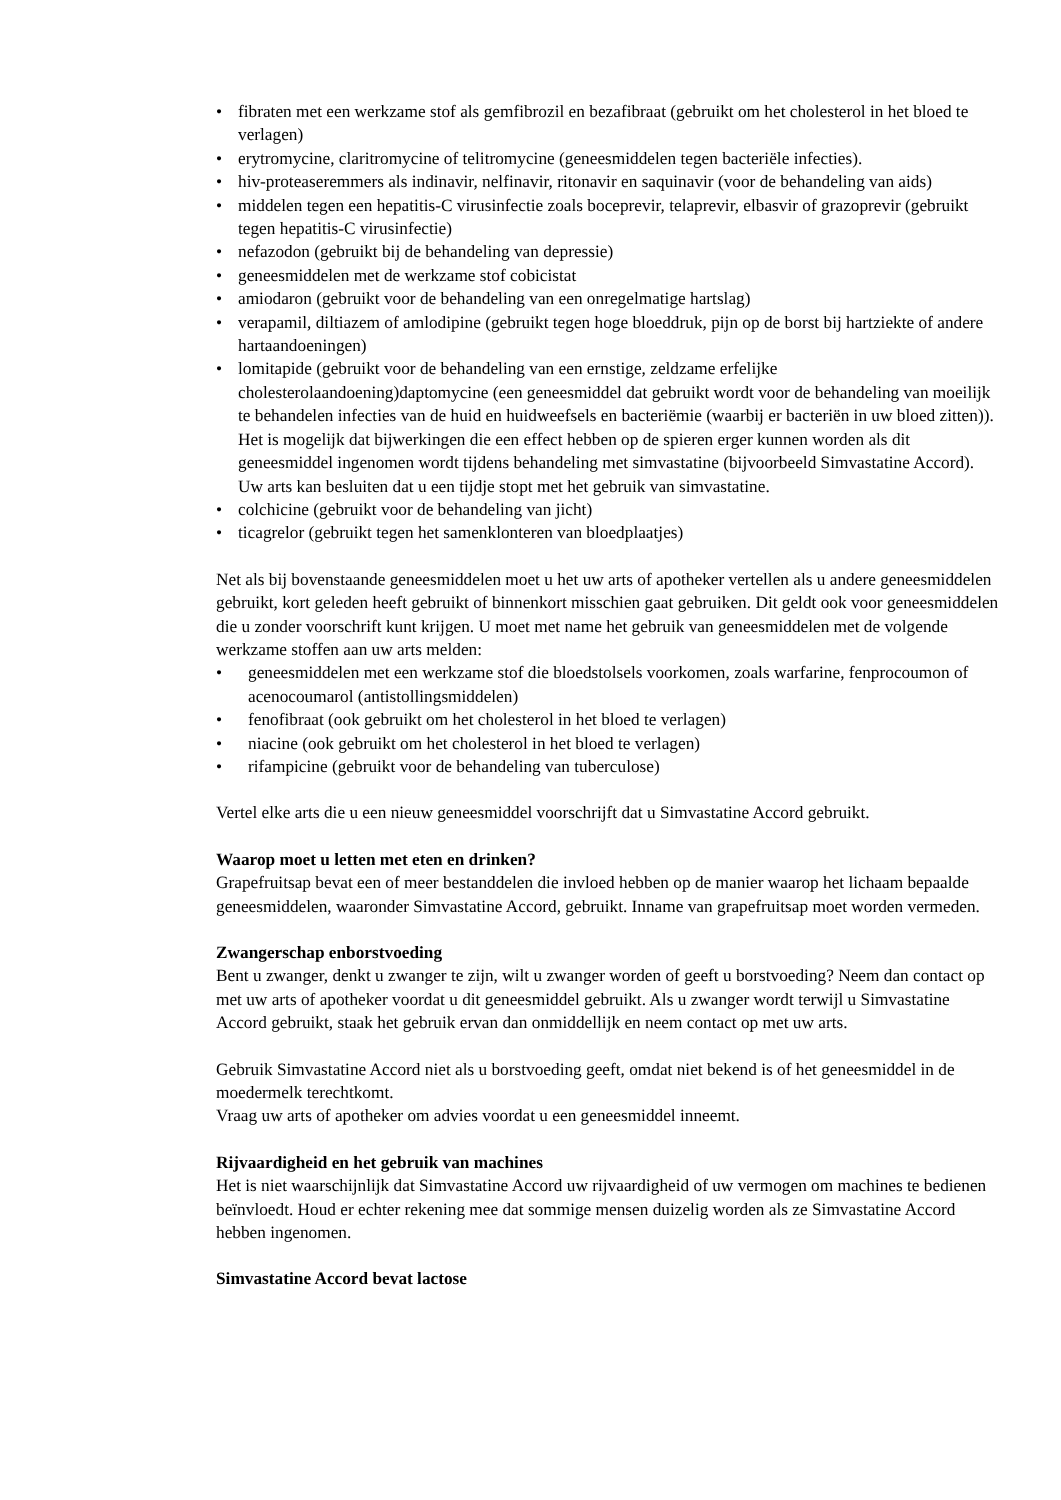• fibraten met een werkzame stof als gemfibrozil en bezafibraat (gebruikt om het cholesterol in het bloed te verlagen)
• erytromycine, claritromycine of telitromycine (geneesmiddelen tegen bacteriële infecties).
• hiv-proteaseremmers als indinavir, nelfinavir, ritonavir en saquinavir (voor de behandeling van aids)
• middelen tegen een hepatitis-C virusinfectie zoals boceprevir, telaprevir, elbasvir of grazoprevir (gebruikt tegen hepatitis-C virusinfectie)
• nefazodon (gebruikt bij de behandeling van depressie)
• geneesmiddelen met de werkzame stof cobicistat
• amiodaron (gebruikt voor de behandeling van een onregelmatige hartslag)
• verapamil, diltiazem of amlodipine (gebruikt tegen hoge bloeddruk, pijn op de borst bij hartziekte of andere hartaandoeningen)
• lomitapide (gebruikt voor de behandeling van een ernstige, zeldzame erfelijke cholesterolaandoening)daptomycine (een geneesmiddel dat gebruikt wordt voor de behandeling van moeilijk te behandelen infecties van de huid en huidweefsels en bacteriëmie (waarbij er bacteriën in uw bloed zitten)). Het is mogelijk dat bijwerkingen die een effect hebben op de spieren erger kunnen worden als dit geneesmiddel ingenomen wordt tijdens behandeling met simvastatine (bijvoorbeeld Simvastatine Accord). Uw arts kan besluiten dat u een tijdje stopt met het gebruik van simvastatine.
• colchicine (gebruikt voor de behandeling van jicht)
• ticagrelor (gebruikt tegen het samenklonteren van bloedplaatjes)
Net als bij bovenstaande geneesmiddelen moet u het uw arts of apotheker vertellen als u andere geneesmiddelen gebruikt, kort geleden heeft gebruikt of binnenkort misschien gaat gebruiken. Dit geldt ook voor geneesmiddelen die u zonder voorschrift kunt krijgen. U moet met name het gebruik van geneesmiddelen met de volgende werkzame stoffen aan uw arts melden:
• geneesmiddelen met een werkzame stof die bloedstolsels voorkomen, zoals warfarine, fenprocoumon of acenocoumarol (antistollingsmiddelen)
• fenofibraat (ook gebruikt om het cholesterol in het bloed te verlagen)
• niacine (ook gebruikt om het cholesterol in het bloed te verlagen)
• rifampicine (gebruikt voor de behandeling van tuberculose)
Vertel elke arts die u een nieuw geneesmiddel voorschrijft dat u Simvastatine Accord gebruikt.
Waarop moet u letten met eten en drinken?
Grapefruitsap bevat een of meer bestanddelen die invloed hebben op de manier waarop het lichaam bepaalde geneesmiddelen, waaronder Simvastatine Accord, gebruikt. Inname van grapefruitsap moet worden vermeden.
Zwangerschap enborstvoeding
Bent u zwanger, denkt u zwanger te zijn, wilt u zwanger worden of geeft u borstvoeding? Neem dan contact op met uw arts of apotheker voordat u dit geneesmiddel gebruikt. Als u zwanger wordt terwijl u Simvastatine Accord gebruikt, staak het gebruik ervan dan onmiddellijk en neem contact op met uw arts.
Gebruik Simvastatine Accord niet als u borstvoeding geeft, omdat niet bekend is of het geneesmiddel in de moedermelk terechtkomt.
Vraag uw arts of apotheker om advies voordat u een geneesmiddel inneemt.
Rijvaardigheid en het gebruik van machines
Het is niet waarschijnlijk dat Simvastatine Accord uw rijvaardigheid of uw vermogen om machines te bedienen beïnvloedt. Houd er echter rekening mee dat sommige mensen duizelig worden als ze Simvastatine Accord hebben ingenomen.
Simvastatine Accord bevat lactose